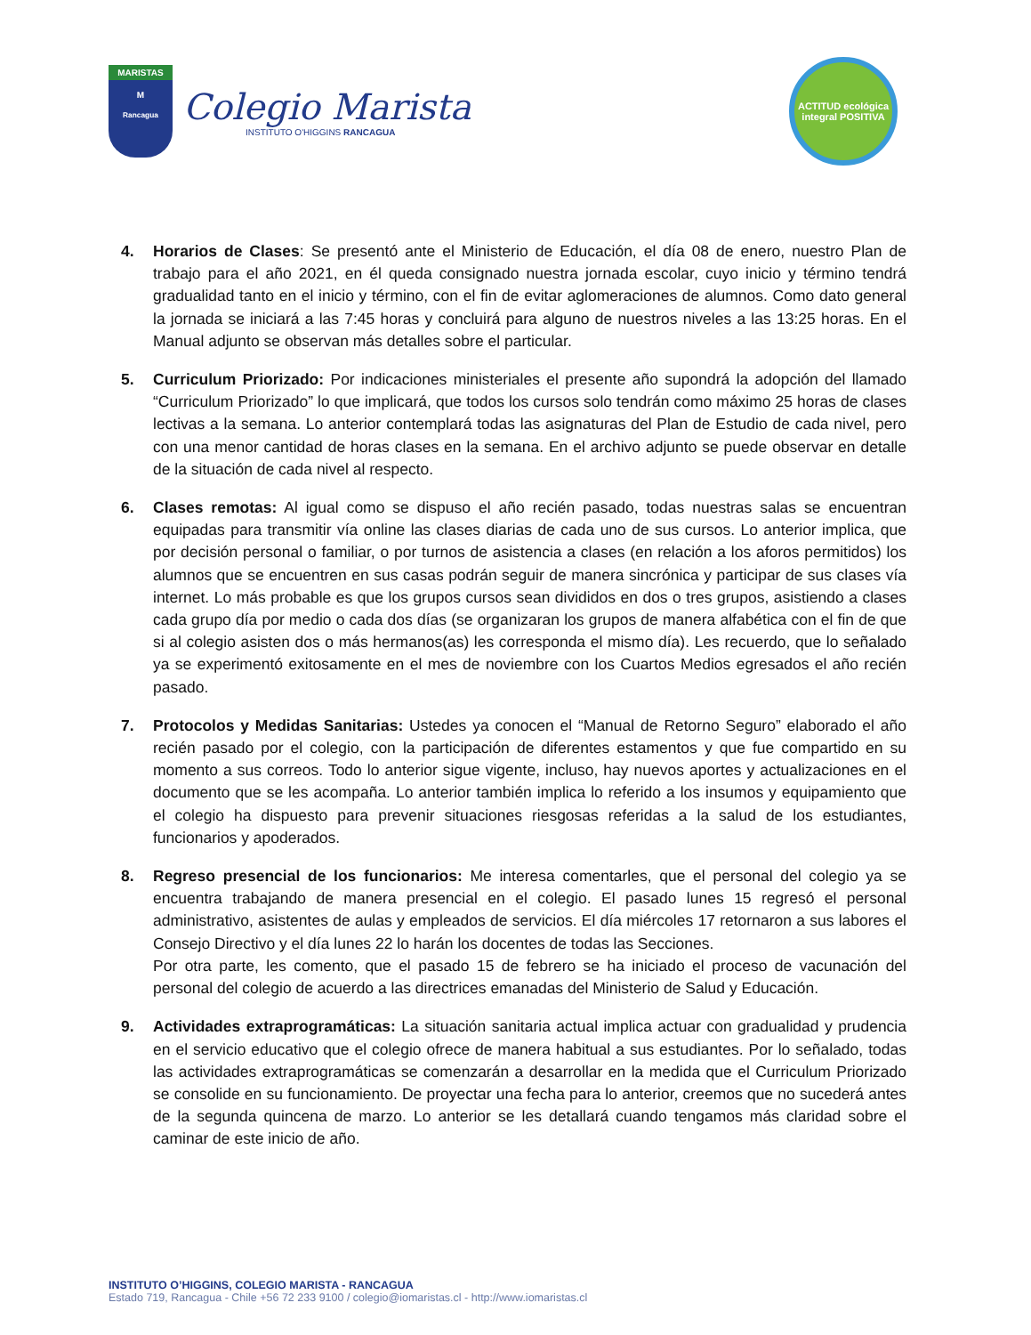MARISTAS
M
Rancagua
Colegio Marista
INSTITUTO O'HIGGINS RANCAGUA
ACTITUD ecológica
integral POSITIVA
4. Horarios de Clases: Se presentó ante el Ministerio de Educación, el día 08 de enero, nuestro Plan de trabajo para el año 2021, en él queda consignado nuestra jornada escolar, cuyo inicio y término tendrá gradualidad tanto en el inicio y término, con el fin de evitar aglomeraciones de alumnos. Como dato general la jornada se iniciará a las 7:45 horas y concluirá para alguno de nuestros niveles a las 13:25 horas. En el Manual adjunto se observan más detalles sobre el particular.
5. Curriculum Priorizado: Por indicaciones ministeriales el presente año supondrá la adopción del llamado “Curriculum Priorizado” lo que implicará, que todos los cursos solo tendrán como máximo 25 horas de clases lectivas a la semana. Lo anterior contemplará todas las asignaturas del Plan de Estudio de cada nivel, pero con una menor cantidad de horas clases en la semana. En el archivo adjunto se puede observar en detalle de la situación de cada nivel al respecto.
6. Clases remotas: Al igual como se dispuso el año recién pasado, todas nuestras salas se encuentran equipadas para transmitir vía online las clases diarias de cada uno de sus cursos. Lo anterior implica, que por decisión personal o familiar, o por turnos de asistencia a clases (en relación a los aforos permitidos) los alumnos que se encuentren en sus casas podrán seguir de manera sincrónica y participar de sus clases vía internet. Lo más probable es que los grupos cursos sean divididos en dos o tres grupos, asistiendo a clases cada grupo día por medio o cada dos días (se organizaran los grupos de manera alfabética con el fin de que si al colegio asisten dos o más hermanos(as) les corresponda el mismo día). Les recuerdo, que lo señalado ya se experimentó exitosamente en el mes de noviembre con los Cuartos Medios egresados el año recién pasado.
7. Protocolos y Medidas Sanitarias: Ustedes ya conocen el “Manual de Retorno Seguro” elaborado el año recién pasado por el colegio, con la participación de diferentes estamentos y que fue compartido en su momento a sus correos. Todo lo anterior sigue vigente, incluso, hay nuevos aportes y actualizaciones en el documento que se les acompaña. Lo anterior también implica lo referido a los insumos y equipamiento que el colegio ha dispuesto para prevenir situaciones riesgosas referidas a la salud de los estudiantes, funcionarios y apoderados.
8. Regreso presencial de los funcionarios: Me interesa comentarles, que el personal del colegio ya se encuentra trabajando de manera presencial en el colegio. El pasado lunes 15 regresó el personal administrativo, asistentes de aulas y empleados de servicios. El día miércoles 17 retornaron a sus labores el Consejo Directivo y el día lunes 22 lo harán los docentes de todas las Secciones.
Por otra parte, les comento, que el pasado 15 de febrero se ha iniciado el proceso de vacunación del personal del colegio de acuerdo a las directrices emanadas del Ministerio de Salud y Educación.
9. Actividades extraprogramáticas: La situación sanitaria actual implica actuar con gradualidad y prudencia en el servicio educativo que el colegio ofrece de manera habitual a sus estudiantes. Por lo señalado, todas las actividades extraprogramáticas se comenzarán a desarrollar en la medida que el Curriculum Priorizado se consolide en su funcionamiento. De proyectar una fecha para lo anterior, creemos que no sucederá antes de la segunda quincena de marzo. Lo anterior se les detallará cuando tengamos más claridad sobre el caminar de este inicio de año.
INSTITUTO O’HIGGINS, COLEGIO MARISTA - RANCAGUA
Estado 719, Rancagua - Chile +56 72 233 9100 / colegio@iomaristas.cl - http://www.iomaristas.cl